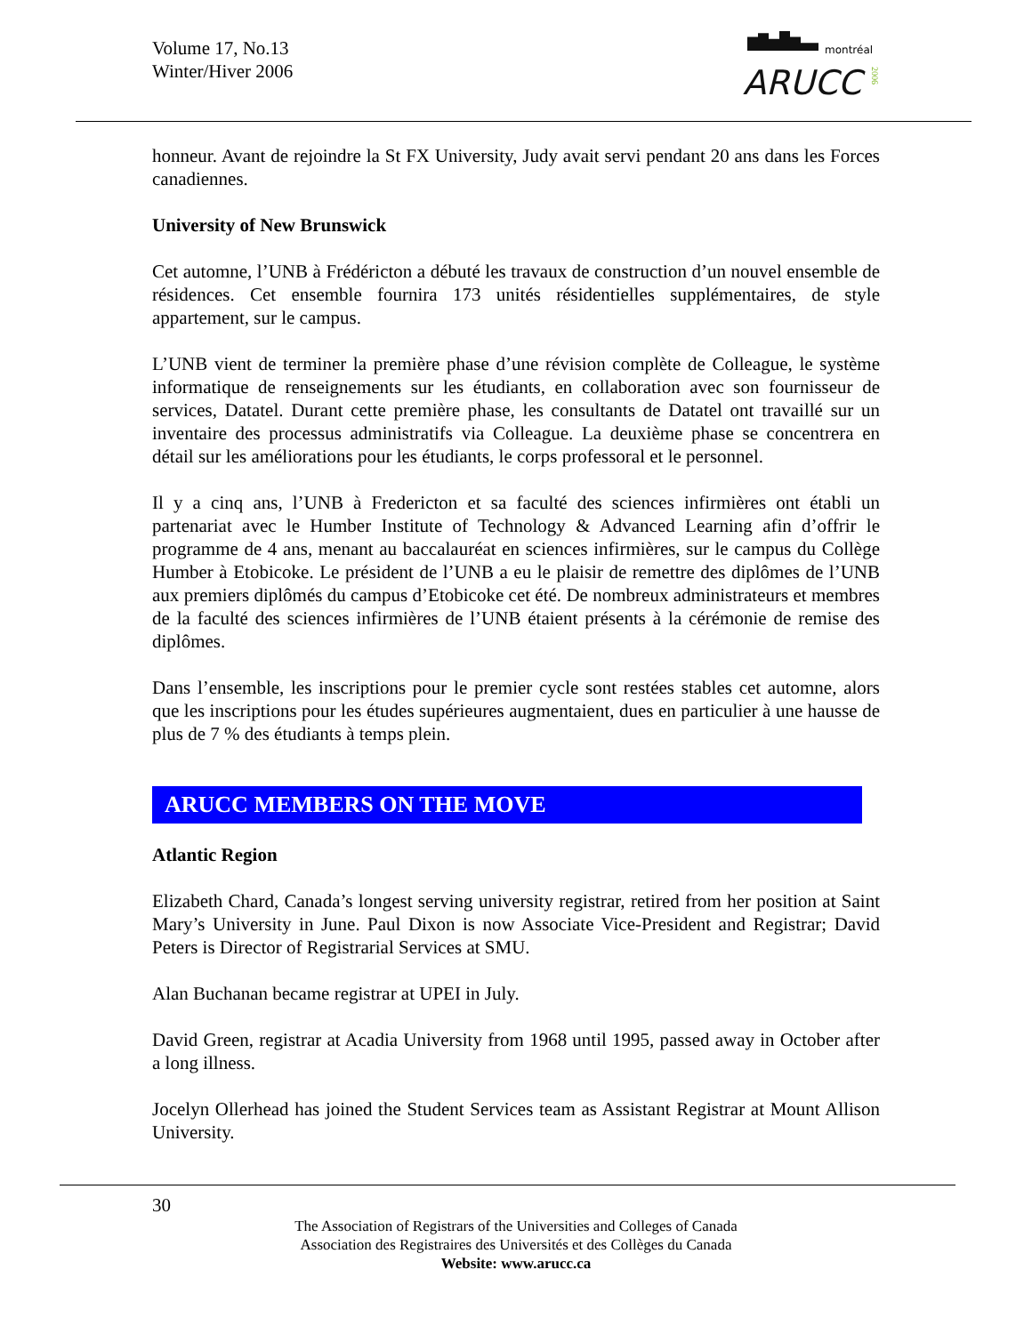Volume 17, No.13
Winter/Hiver 2006
montréal
ARUCC
2006
honneur. Avant de rejoindre la St FX University, Judy avait servi pendant 20 ans dans les Forces canadiennes.
University of New Brunswick
Cet automne, l’UNB à Frédéricton a débuté les travaux de construction d’un nouvel ensemble de résidences. Cet ensemble fournira 173 unités résidentielles supplémentaires, de style appartement, sur le campus.
L’UNB vient de terminer la première phase d’une révision complète de Colleague, le système informatique de renseignements sur les étudiants, en collaboration avec son fournisseur de services, Datatel. Durant cette première phase, les consultants de Datatel ont travaillé sur un inventaire des processus administratifs via Colleague. La deuxième phase se concentrera en détail sur les améliorations pour les étudiants, le corps professoral et le personnel.
Il y a cinq ans, l’UNB à Fredericton et sa faculté des sciences infirmières ont établi un partenariat avec le Humber Institute of Technology & Advanced Learning afin d’offrir le programme de 4 ans, menant au baccalauréat en sciences infirmières, sur le campus du Collège Humber à Etobicoke. Le président de l’UNB a eu le plaisir de remettre des diplômes de l’UNB aux premiers diplômés du campus d’Etobicoke cet été. De nombreux administrateurs et membres de la faculté des sciences infirmières de l’UNB étaient présents à la cérémonie de remise des diplômes.
Dans l’ensemble, les inscriptions pour le premier cycle sont restées stables cet automne, alors que les inscriptions pour les études supérieures augmentaient, dues en particulier à une hausse de plus de 7 % des étudiants à temps plein.
ARUCC MEMBERS ON THE MOVE
Atlantic Region
Elizabeth Chard, Canada’s longest serving university registrar, retired from her position at Saint Mary’s University in June. Paul Dixon is now Associate Vice-President and Registrar; David Peters is Director of Registrarial Services at SMU.
Alan Buchanan became registrar at UPEI in July.
David Green, registrar at Acadia University from 1968 until 1995, passed away in October after a long illness.
Jocelyn Ollerhead has joined the Student Services team as Assistant Registrar at Mount Allison University.
30
The Association of Registrars of the Universities and Colleges of Canada
Association des Registraires des Universités et des Collèges du Canada
Website: www.arucc.ca